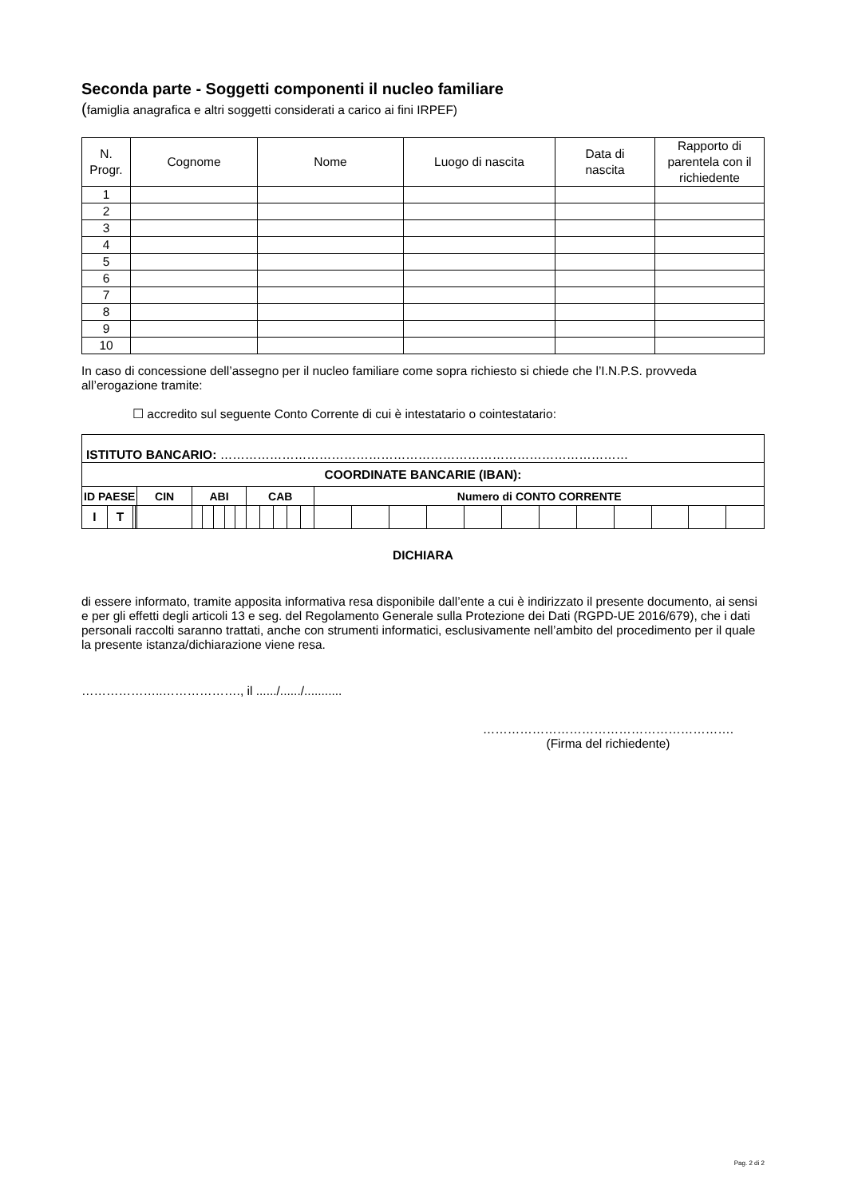Seconda parte - Soggetti componenti il nucleo familiare
(famiglia anagrafica e altri soggetti considerati a carico ai fini IRPEF)
| N. Progr. | Cognome | Nome | Luogo di nascita | Data di nascita | Rapporto di parentela con il richiedente |
| --- | --- | --- | --- | --- | --- |
| 1 | | | | | |
| 2 | | | | | |
| 3 | | | | | |
| 4 | | | | | |
| 5 | | | | | |
| 6 | | | | | |
| 7 | | | | | |
| 8 | | | | | |
| 9 | | | | | |
| 10 | | | | | |
In caso di concessione dell’assegno per il nucleo familiare come sopra richiesto si chiede che l’I.N.P.S. provveda all’erogazione tramite:
☐ accredito sul seguente Conto Corrente di cui è intestatario o cointestatario:
| ISTITUTO BANCARIO: ……………………………………………………………………………………… | | | | | | | | | | | | | | | | | | | | | | | | | | |
| COORDINATE BANCARIE (IBAN): | | | | | | | | | | | | | | | | | | | | | | | | | | |
| ID PAESE | | | | CIN | ABI | | | | | CAB | | | | | Numero di CONTO CORRENTE | | | | | | | | | | | |
| I | T | | | | | | | | | | | | | | | | | | | | | | | | | |
DICHIARA
di essere informato, tramite apposita informativa resa disponibile dall’ente a cui è indirizzato il presente documento, ai sensi e per gli effetti degli articoli 13 e seg. del Regolamento Generale sulla Protezione dei Dati (RGPD-UE 2016/679), che i dati personali raccolti saranno trattati, anche con strumenti informatici, esclusivamente nell’ambito del procedimento per il quale la presente istanza/dichiarazione viene resa.
………………..………………., il ....../....../...........
…………………………………………………….
(Firma del richiedente)
Pag. 2 di 2